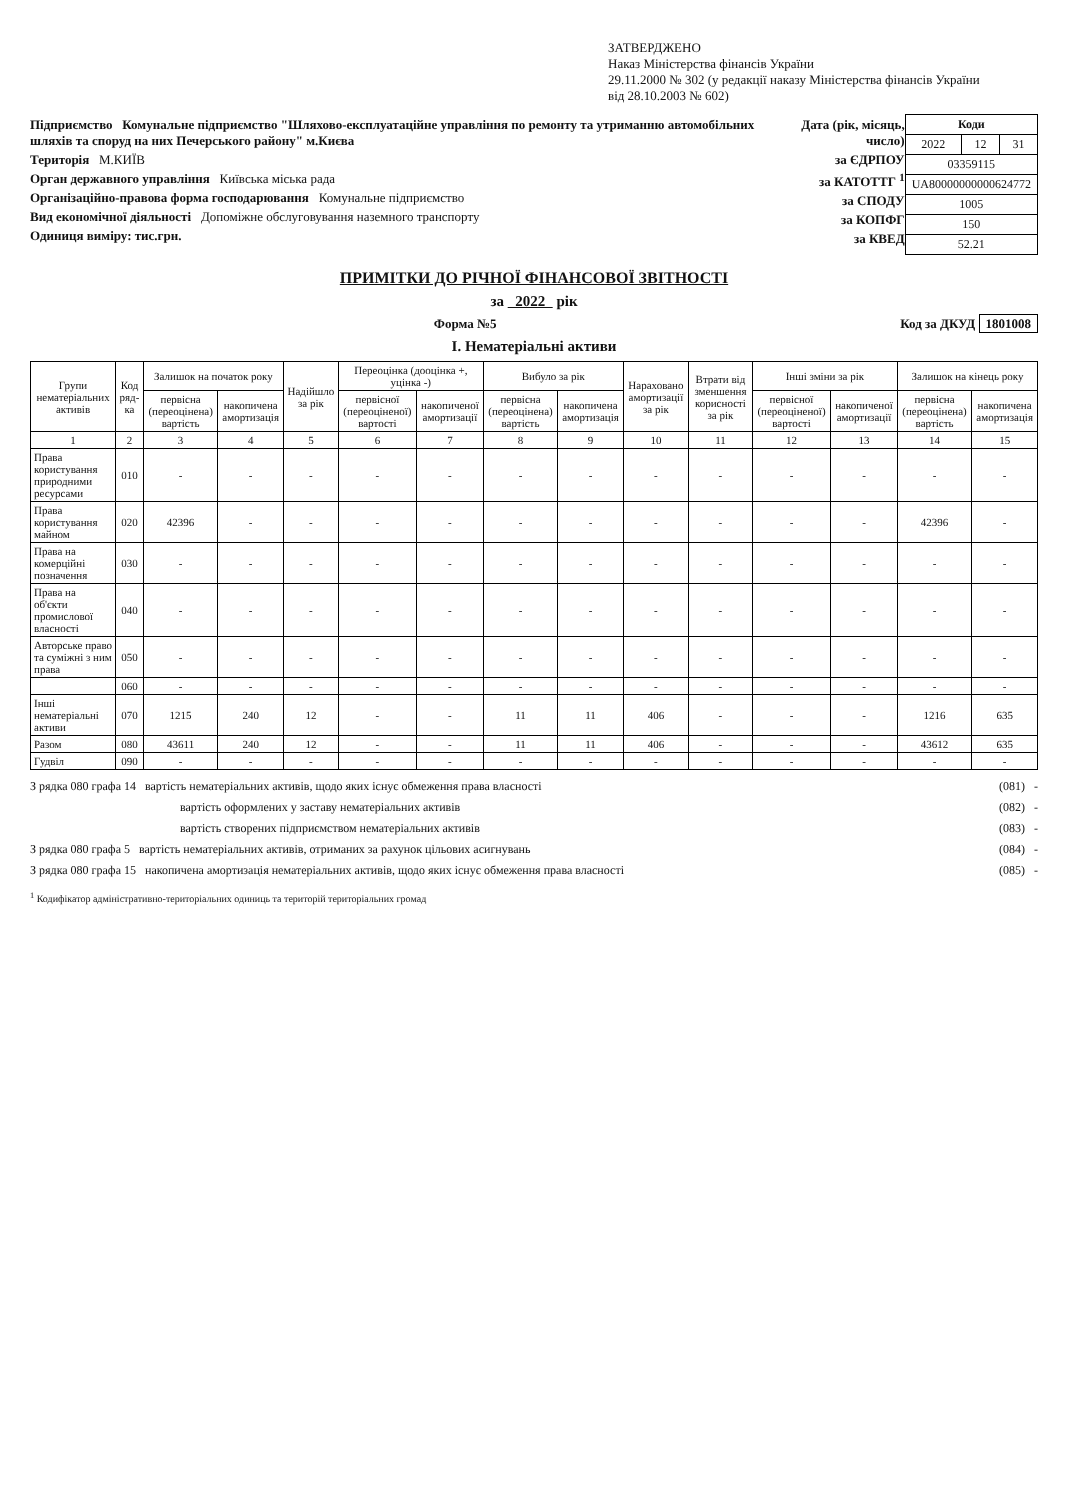ЗАТВЕРДЖЕНО
Наказ Міністерства фінансів України
29.11.2000 № 302 (у редакції наказу Міністерства фінансів України
від 28.10.2003 № 602)
Підприємство Комунальне підприємство "Шляхово-експлуатаційне управління по ремонту та утриманню автомобільних шляхів та споруд на них Печерського району" м.Києва
Територія М.КИЇВ
Орган державного управління Київська міська рада
Організаційно-правова форма господарювання Комунальне підприємство
Вид економічної діяльності Допоміжне обслуговування наземного транспорту
Одиниця виміру: тис.грн.
Дата (рік, місяць, число)
за ЄДРПОУ
за КАТОТТГ <sup>1</sup>
за СПОДУ
за КОПФГ
за КВЕД
| Коди | | |
| 2022 | 12 | 31 |
| 03359115 | | |
| UA80000000000624772 | | |
| 1005 | | |
| 150 | | |
| 52.21 | | |
ПРИМІТКИ ДО РІЧНОЇ ФІНАНСОВОЇ ЗВІТНОСТІ
за 2022 рік
Форма №5 Код за ДКУД 1801008
І. Нематеріальні активи
| Групи нематеріальних активів | Код ряд-ка | Залишок на початок року | | Надійшло за рік | Переоцінка (дооцінка +, уцінка -) | | Вибуло за рік | | Нараховано амортизації за рік | Втрати від зменшення корисності за рік | Інші зміни за рік | | Залишок на кінець року | |
| --- | --- | --- | --- | --- | --- | --- | --- | --- | --- | --- | --- | --- | --- | --- |
| | | первісна (переоцінена) вартість | накопичена амортизація | | первісної (переоціненої) вартості | накопиченої амортизації | первісна (переоцінена) вартість | накопичена амортизація | | | первісної (переоціненої) вартості | накопиченої амортизації | первісна (переоцінена) вартість | накопичена амортизація |
| 1 | 2 | 3 | 4 | 5 | 6 | 7 | 8 | 9 | 10 | 11 | 12 | 13 | 14 | 15 |
| Права користування природними ресурсами | 010 | - | - | - | - | - | - | - | - | - | - | - | - | - |
| Права користування майном | 020 | 42396 | - | - | - | - | - | - | - | - | - | - | 42396 | - |
| Права на комерційні позначення | 030 | - | - | - | - | - | - | - | - | - | - | - | - | - |
| Права на об'єкти промислової власності | 040 | - | - | - | - | - | - | - | - | - | - | - | - | - |
| Авторське право та суміжні з ним права | 050 | - | - | - | - | - | - | - | - | - | - | - | - | - |
| | 060 | - | - | - | - | - | - | - | - | - | - | - | - | - |
| Інші нематеріальні активи | 070 | 1215 | 240 | 12 | - | - | 11 | 11 | 406 | - | - | - | 1216 | 635 |
| Разом | 080 | 43611 | 240 | 12 | - | - | 11 | 11 | 406 | - | - | - | 43612 | 635 |
| Гудвіл | 090 | - | - | - | - | - | - | - | - | - | - | - | - | - |
З рядка 080 графа 14 вартість нематеріальних активів, щодо яких існує обмеження права власності (081) -
вартість оформлених у заставу нематеріальних активів (082) -
вартість створених підприємством нематеріальних активів (083) -
З рядка 080 графа 5 вартість нематеріальних активів, отриманих за рахунок цільових асигнувань (084) -
З рядка 080 графа 15 накопичена амортизація нематеріальних активів, щодо яких існує обмеження права власності (085) -
<sup>1</sup> Кодифікатор адміністративно-територіальних одиниць та територій територіальних громад